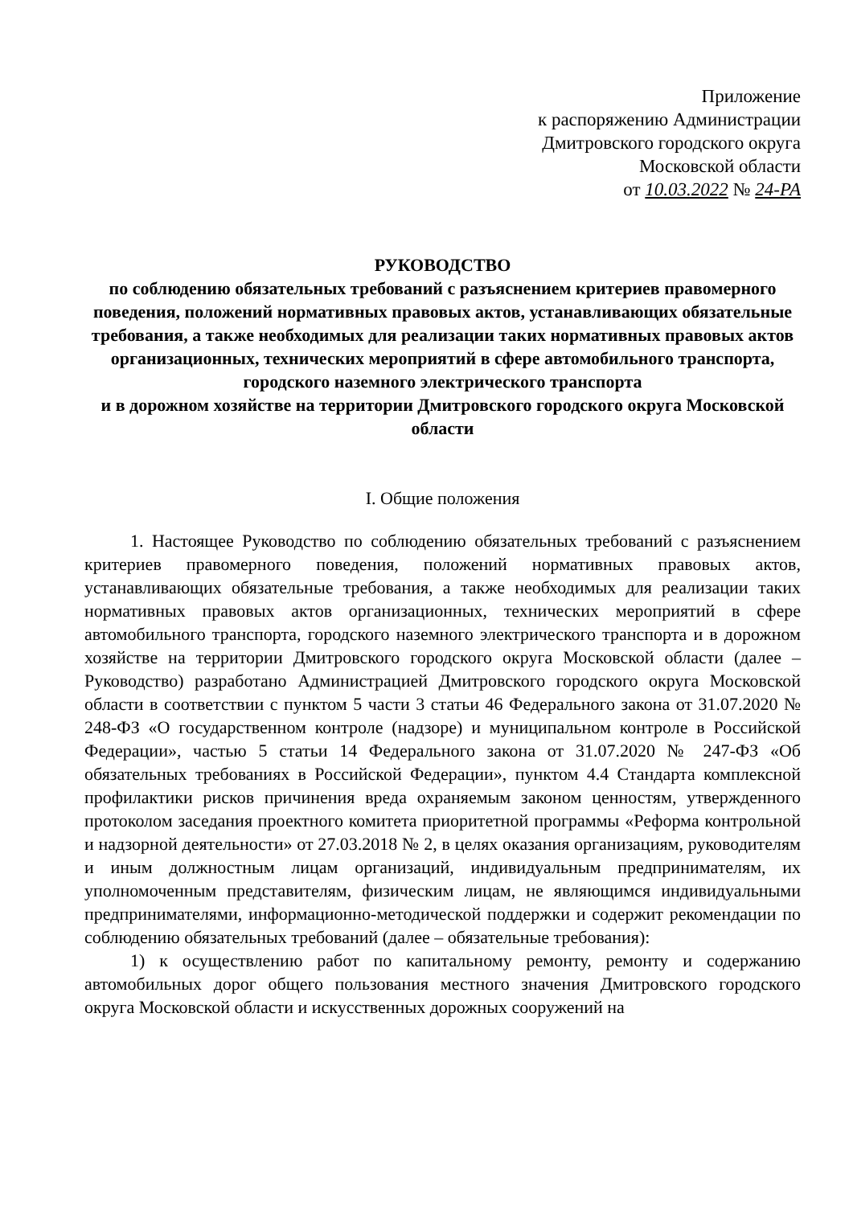Приложение
к распоряжению Администрации
Дмитровского городского округа
Московской области
от 10.03.2022 № 24-РА
РУКОВОДСТВО
по соблюдению обязательных требований с разъяснением критериев правомерного поведения, положений нормативных правовых актов, устанавливающих обязательные требования, а также необходимых для реализации таких нормативных правовых актов организационных, технических мероприятий в сфере автомобильного транспорта, городского наземного электрического транспорта
и в дорожном хозяйстве на территории Дмитровского городского округа Московской области
I. Общие положения
1. Настоящее Руководство по соблюдению обязательных требований с разъяснением критериев правомерного поведения, положений нормативных правовых актов, устанавливающих обязательные требования, а также необходимых для реализации таких нормативных правовых актов организационных, технических мероприятий в сфере автомобильного транспорта, городского наземного электрического транспорта и в дорожном хозяйстве на территории Дмитровского городского округа Московской области (далее – Руководство) разработано Администрацией Дмитровского городского округа Московской области в соответствии с пунктом 5 части 3 статьи 46 Федерального закона от 31.07.2020 № 248-ФЗ «О государственном контроле (надзоре) и муниципальном контроле в Российской Федерации», частью 5 статьи 14 Федерального закона от 31.07.2020 № 247-ФЗ «Об обязательных требованиях в Российской Федерации», пунктом 4.4 Стандарта комплексной профилактики рисков причинения вреда охраняемым законом ценностям, утвержденного протоколом заседания проектного комитета приоритетной программы «Реформа контрольной и надзорной деятельности» от 27.03.2018 № 2, в целях оказания организациям, руководителям и иным должностным лицам организаций, индивидуальным предпринимателям, их уполномоченным представителям, физическим лицам, не являющимся индивидуальными предпринимателями, информационно-методической поддержки и содержит рекомендации по соблюдению обязательных требований (далее – обязательные требования):
1) к осуществлению работ по капитальному ремонту, ремонту и содержанию автомобильных дорог общего пользования местного значения Дмитровского городского округа Московской области и искусственных дорожных сооружений на